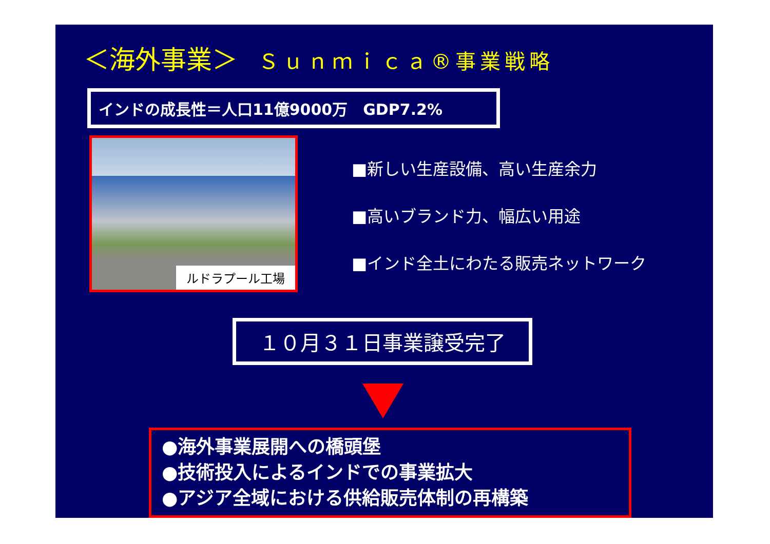＜海外事業＞ Ｓｕｎｍｉｃａ®事業戦略
インドの成長性＝人口11億9000万　GDP7.2%
ルドラプール工場
■新しい生産設備、高い生産余力
■高いブランド力、幅広い用途
■インド全土にわたる販売ネットワーク
１０月３１日事業譲受完了
●海外事業展開への橋頭堡
●技術投入によるインドでの事業拡大
●アジア全域における供給販売体制の再構築